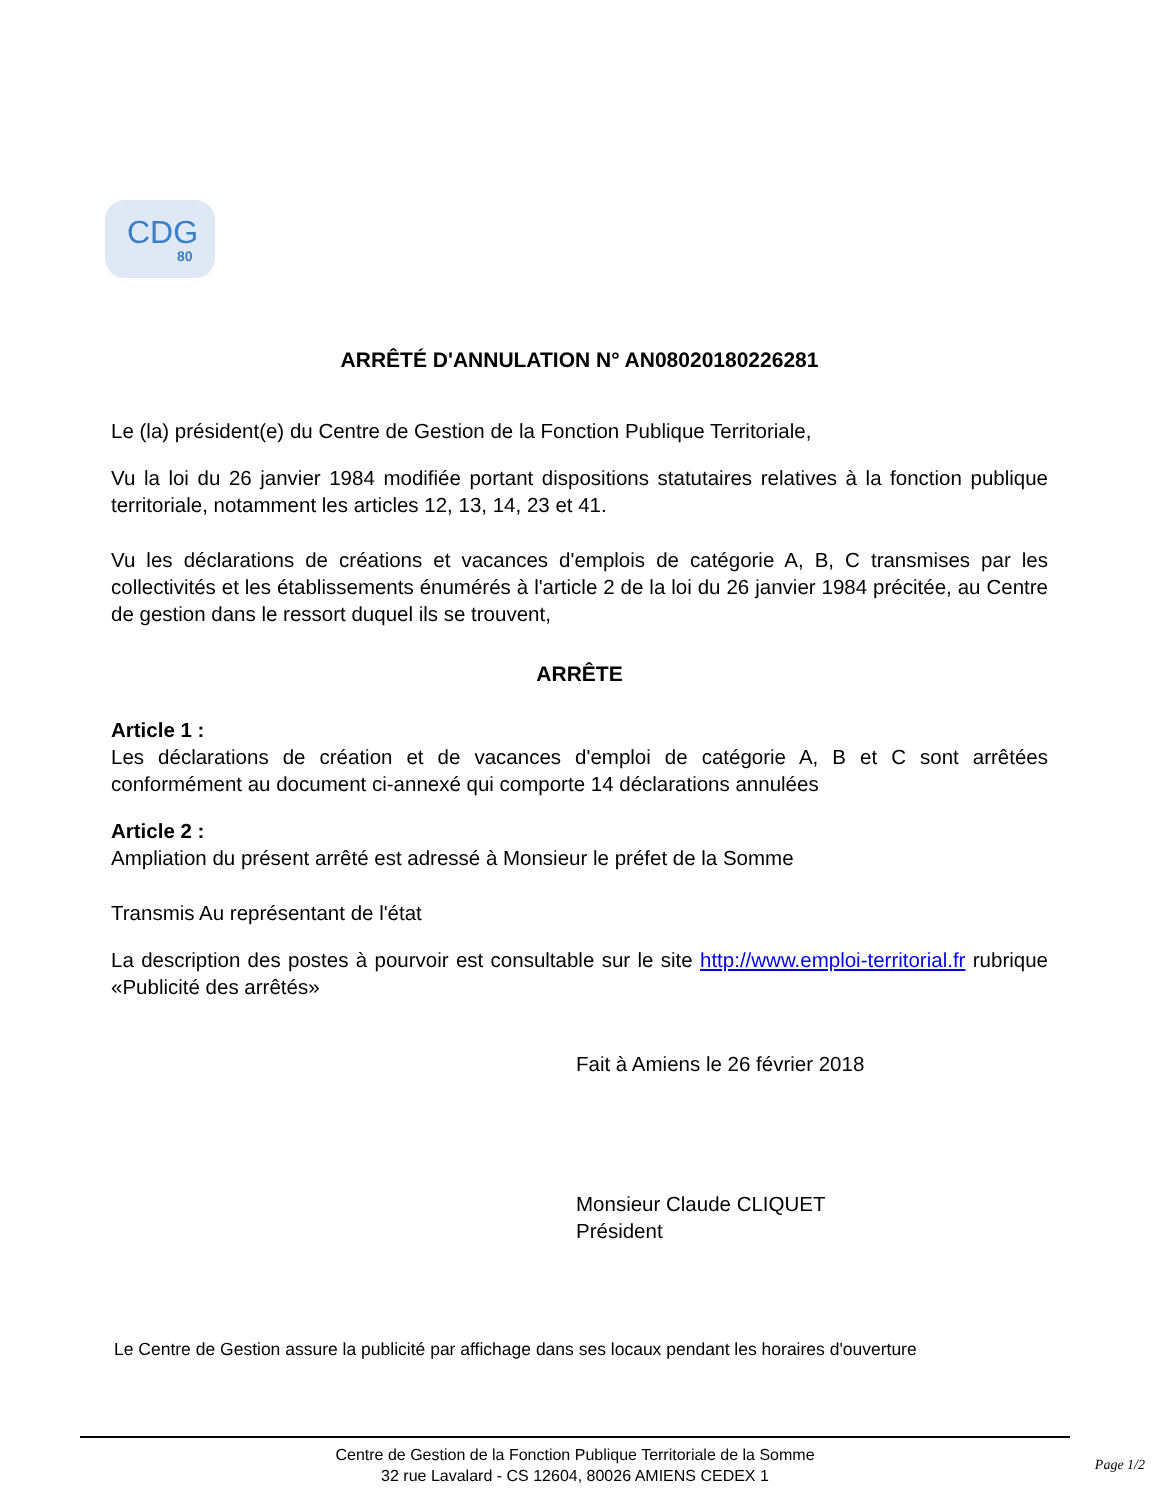CDG
80
ARRÊTÉ D'ANNULATION N° AN08020180226281
Le (la) président(e) du Centre de Gestion de la Fonction Publique Territoriale,
Vu la loi du 26 janvier 1984 modifiée portant dispositions statutaires relatives à la fonction publique territoriale, notamment les articles 12, 13, 14, 23 et 41.
Vu les déclarations de créations et vacances d'emplois de catégorie A, B, C transmises par les collectivités et les établissements énumérés à l'article 2 de la loi du 26 janvier 1984 précitée, au Centre de gestion dans le ressort duquel ils se trouvent,
ARRÊTE
Article 1 :
Les déclarations de création et de vacances d'emploi de catégorie A, B et C sont arrêtées conformément au document ci-annexé qui comporte 14 déclarations annulées
Article 2 :
Ampliation du présent arrêté est adressé à Monsieur le préfet de la Somme
Transmis Au représentant de l'état
La description des postes à pourvoir est consultable sur le site http://www.emploi-territorial.fr rubrique «Publicité des arrêtés»
Fait à Amiens le 26 février 2018
Monsieur Claude CLIQUET
Président
Le Centre de Gestion assure la publicité par affichage dans ses locaux pendant les horaires d'ouverture
Centre de Gestion de la Fonction Publique Territoriale de la Somme
32 rue Lavalard - CS 12604, 80026 AMIENS CEDEX 1
Page 1/2